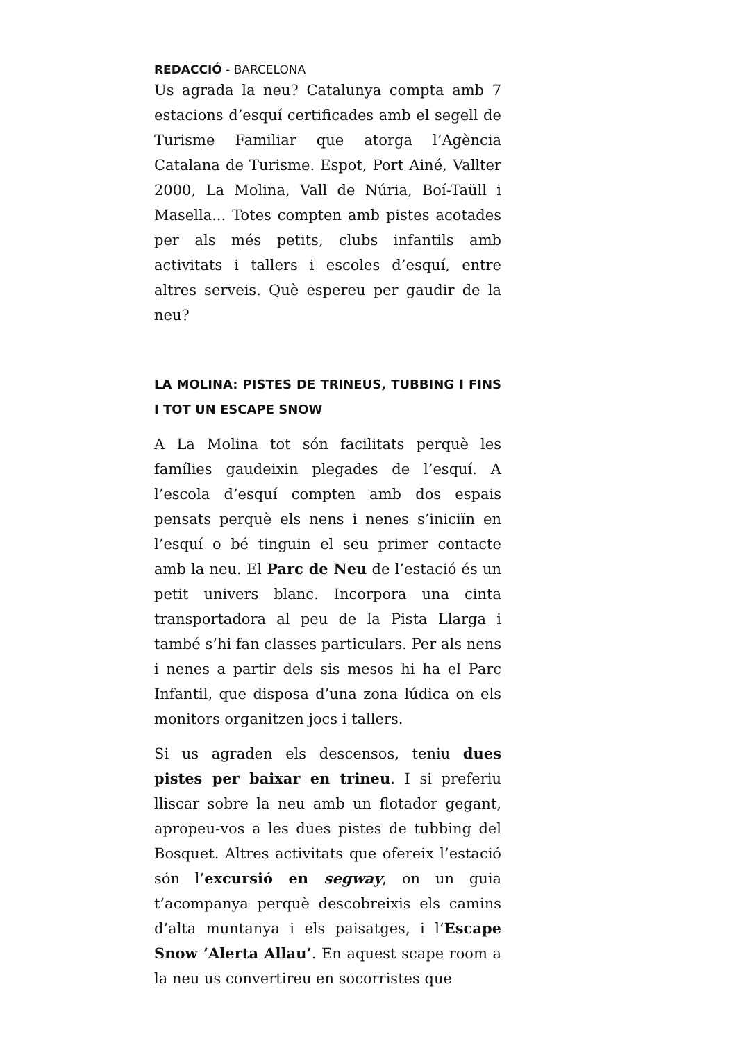REDACCIÓ - BARCELONA
Us agrada la neu? Catalunya compta amb 7 estacions d’esquí certificades amb el segell de Turisme Familiar que atorga l’Agència Catalana de Turisme. Espot, Port Ainé, Vallter 2000, La Molina, Vall de Núria, Boí-Taüll i Masella... Totes compten amb pistes acotades per als més petits, clubs infantils amb activitats i tallers i escoles d’esquí, entre altres serveis. Què espereu per gaudir de la neu?
LA MOLINA: PISTES DE TRINEUS, TUBBING I FINS I TOT UN ESCAPE SNOW
A La Molina tot són facilitats perquè les famílies gaudeixin plegades de l’esquí. A l’escola d’esquí compten amb dos espais pensats perquè els nens i nenes s’iniciïn en l’esquí o bé tinguin el seu primer contacte amb la neu. El Parc de Neu de l’estació és un petit univers blanc. Incorpora una cinta transportadora al peu de la Pista Llarga i també s’hi fan classes particulars. Per als nens i nenes a partir dels sis mesos hi ha el Parc Infantil, que disposa d’una zona lúdica on els monitors organitzen jocs i tallers.
Si us agraden els descensos, teniu dues pistes per baixar en trineu. I si preferiu lliscar sobre la neu amb un flotador gegant, apropeu-vos a les dues pistes de tubbing del Bosquet. Altres activitats que ofereix l’estació són l’excursió en segway, on un guia t’acompanya perquè descobreixis els camins d’alta muntanya i els paisatges, i l’Escape Snow ’Alerta Allau’. En aquest scape room a la neu us convertireu en socorristes que